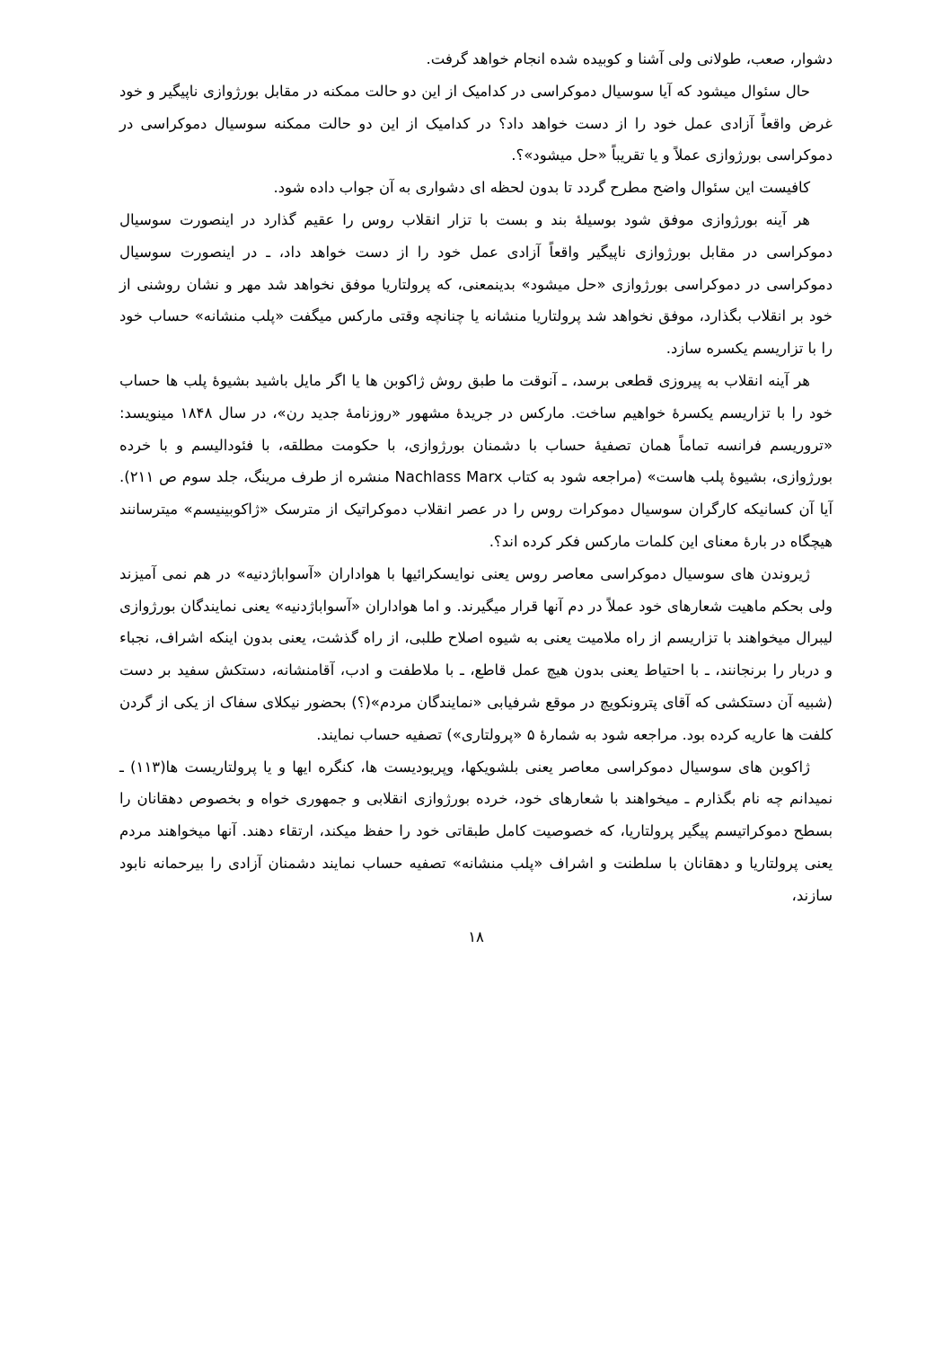دشوار، صعب، طولانی ولی آشنا و کوبیده شده انجام خواهد گرفت.
حال سئوال میشود که آیا سوسیال دموکراسی در کدامیک از این دو حالت ممکنه در مقابل بورژوازی ناپیگیر و خود غرض واقعاً آزادی عمل خود را از دست خواهد داد؟ در کدامیک از این دو حالت ممکنه سوسیال دموکراسی در دموکراسی بورژوازی عملاً و یا تقریباً «حل میشود»؟.
کافیست این سئوال واضح مطرح گردد تا بدون لحظه ای دشواری به آن جواب داده شود.
هر آینه بورژوازی موفق شود بوسیلهٔ بند و بست با تزار انقلاب روس را عقیم گذارد در اینصورت سوسیال دموکراسی در مقابل بورژوازی ناپیگیر واقعاً آزادی عمل خود را از دست خواهد داد، ـ در اینصورت سوسیال دموکراسی در دموکراسی بورژوازی «حل میشود» بدینمعنی، که پرولتاریا موفق نخواهد شد مهر و نشان روشنی از خود بر انقلاب بگذارد، موفق نخواهد شد پرولتاریا منشانه یا چنانچه وقتی مارکس میگفت «پلب منشانه» حساب خود را با تزاریسم یکسره سازد.
هر آینه انقلاب به پیروزی قطعی برسد، ـ آنوقت ما طبق روش ژاکوبن ها یا اگر مایل باشید بشیوهٔ پلب ها حساب خود را با تزاریسم یکسرهٔ خواهیم ساخت. مارکس در جریدهٔ مشهور «روزنامهٔ جدید رن»، در سال ۱۸۴۸ مینویسد: «تروریسم فرانسه تماماً همان تصفیهٔ حساب با دشمنان بورژوازی، با حکومت مطلقه، با فئودالیسم و با خرده بورژوازی، بشیوهٔ پلب هاست» (مراجعه شود به کتاب Nachlass Marx منشره از طرف مرینگ، جلد سوم ص ۲۱۱). آیا آن کسانیکه کارگران سوسیال دموکرات روس را در عصر انقلاب دموکراتیک از مترسک «ژاکوبینیسم» میترسانند هیچگاه در بارهٔ معنای این کلمات مارکس فکر کرده اند؟.
ژیروندن های سوسیال دموکراسی معاصر روس یعنی نوایسکرائیها با هواداران «آسواباژدنیه» در هم نمی آمیزند ولی بحکم ماهیت شعارهای خود عملاً در دم آنها قرار میگیرند. و اما هواداران «آسواباژدنیه» یعنی نمایندگان بورژوازی لیبرال میخواهند با تزاریسم از راه ملامیت یعنی به شیوه اصلاح طلبی، از راه گذشت، یعنی بدون اینکه اشراف، نجباء و دربار را برنجانند، ـ با احتیاط یعنی بدون هیچ عمل قاطع، ـ با ملاطفت و ادب، آقامنشانه، دستکش سفید بر دست (شبیه آن دستکشی که آقای پترونکویچ در موقع شرفیابی «نمایندگان مردم»(؟) بحضور نیکلای سفاک از یکی از گردن کلفت ها عاریه کرده بود. مراجعه شود به شمارهٔ ۵ «پرولتاری») تصفیه حساب نمایند.
ژاکوبن های سوسیال دموکراسی معاصر یعنی بلشویکها، وپریودیست ها، کنگره ایها و یا پرولتاریست ها(۱۱۳) ـ نمیدانم چه نام بگذارم ـ میخواهند با شعارهای خود، خرده بورژوازی انقلابی و جمهوری خواه و بخصوص دهقانان را بسطح دموکراتیسم پیگیر پرولتاریا، که خصوصیت کامل طبقاتی خود را حفظ میکند، ارتقاء دهند. آنها میخواهند مردم یعنی پرولتاریا و دهقانان با سلطنت و اشراف «پلب منشانه» تصفیه حساب نمایند دشمنان آزادی را بیرحمانه نابود سازند،
۱۸